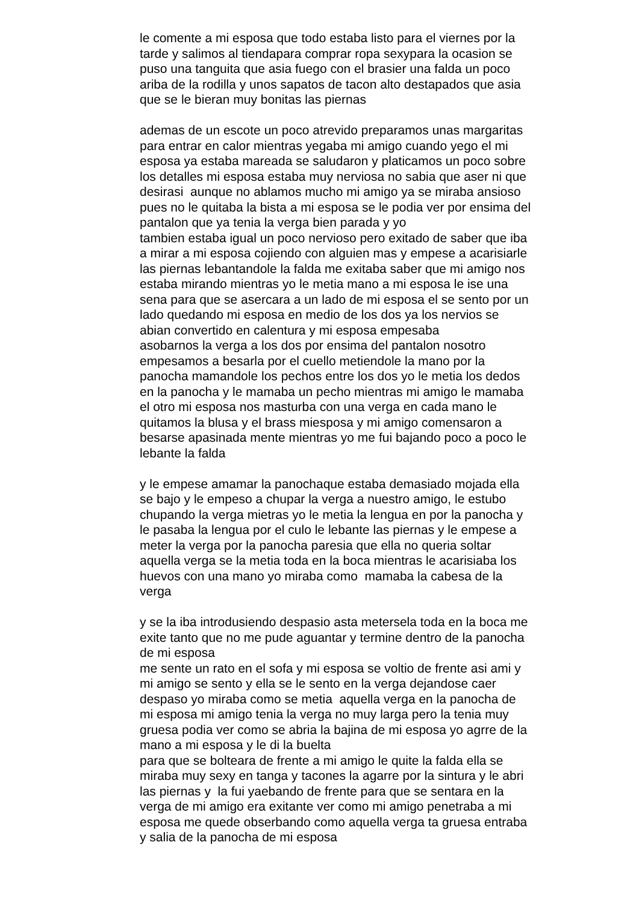le comente a mi esposa que todo estaba listo para el viernes por la
tarde y salimos al tiendapara comprar ropa sexypara la ocasion se
puso una tanguita que asia fuego con el brasier una falda un poco
ariba de la rodilla y unos sapatos de tacon alto destapados que asia
que se le bieran muy bonitas las piernas
ademas de un escote un poco atrevido preparamos unas margaritas
para entrar en calor mientras yegaba mi amigo cuando yego el mi
esposa ya estaba mareada se saludaron y platicamos un poco sobre
los detalles mi esposa estaba muy nerviosa no sabia que aser ni que
desirasi aunque no ablamos mucho mi amigo ya se miraba ansioso
pues no le quitaba la bista a mi esposa se le podia ver por ensima del
pantalon que ya tenia la verga bien parada y yo
tambien estaba igual un poco nervioso pero exitado de saber que iba
a mirar a mi esposa cojiendo con alguien mas y empese a acarisiarle
las piernas lebantandole la falda me exitaba saber que mi amigo nos
estaba mirando mientras yo le metia mano a mi esposa le ise una
sena para que se asercara a un lado de mi esposa el se sento por un
lado quedando mi esposa en medio de los dos ya los nervios se
abian convertido en calentura y mi esposa empesaba
asobarnos la verga a los dos por ensima del pantalon nosotro
empesamos a besarla por el cuello metiendole la mano por la
panocha mamandole los pechos entre los dos yo le metia los dedos
en la panocha y le mamaba un pecho mientras mi amigo le mamaba
el otro mi esposa nos masturba con una verga en cada mano le
quitamos la blusa y el brass miesposa y mi amigo comensaron a
besarse apasinada mente mientras yo me fui bajando poco a poco le
lebante la falda
y le empese amamar la panochaque estaba demasiado mojada ella
se bajo y le empeso a chupar la verga a nuestro amigo, le estubo
chupando la verga mietras yo le metia la lengua en por la panocha y
le pasaba la lengua por el culo le lebante las piernas y le empese a
meter la verga por la panocha paresia que ella no queria soltar
aquella verga se la metia toda en la boca mientras le acarisiaba los
huevos con una mano yo miraba como mamaba la cabesa de la
verga
y se la iba introdusiendo despasio asta metersela toda en la boca me
exite tanto que no me pude aguantar y termine dentro de la panocha
de mi esposa
me sente un rato en el sofa y mi esposa se voltio de frente asi ami y
mi amigo se sento y ella se le sento en la verga dejandose caer
despaso yo miraba como se metia aquella verga en la panocha de
mi esposa mi amigo tenia la verga no muy larga pero la tenia muy
gruesa podia ver como se abria la bajina de mi esposa yo agrre de la
mano a mi esposa y le di la buelta
para que se bolteara de frente a mi amigo le quite la falda ella se
miraba muy sexy en tanga y tacones la agarre por la sintura y le abri
las piernas y la fui yaebando de frente para que se sentara en la
verga de mi amigo era exitante ver como mi amigo penetraba a mi
esposa me quede obserbando como aquella verga ta gruesa entraba
y salia de la panocha de mi esposa